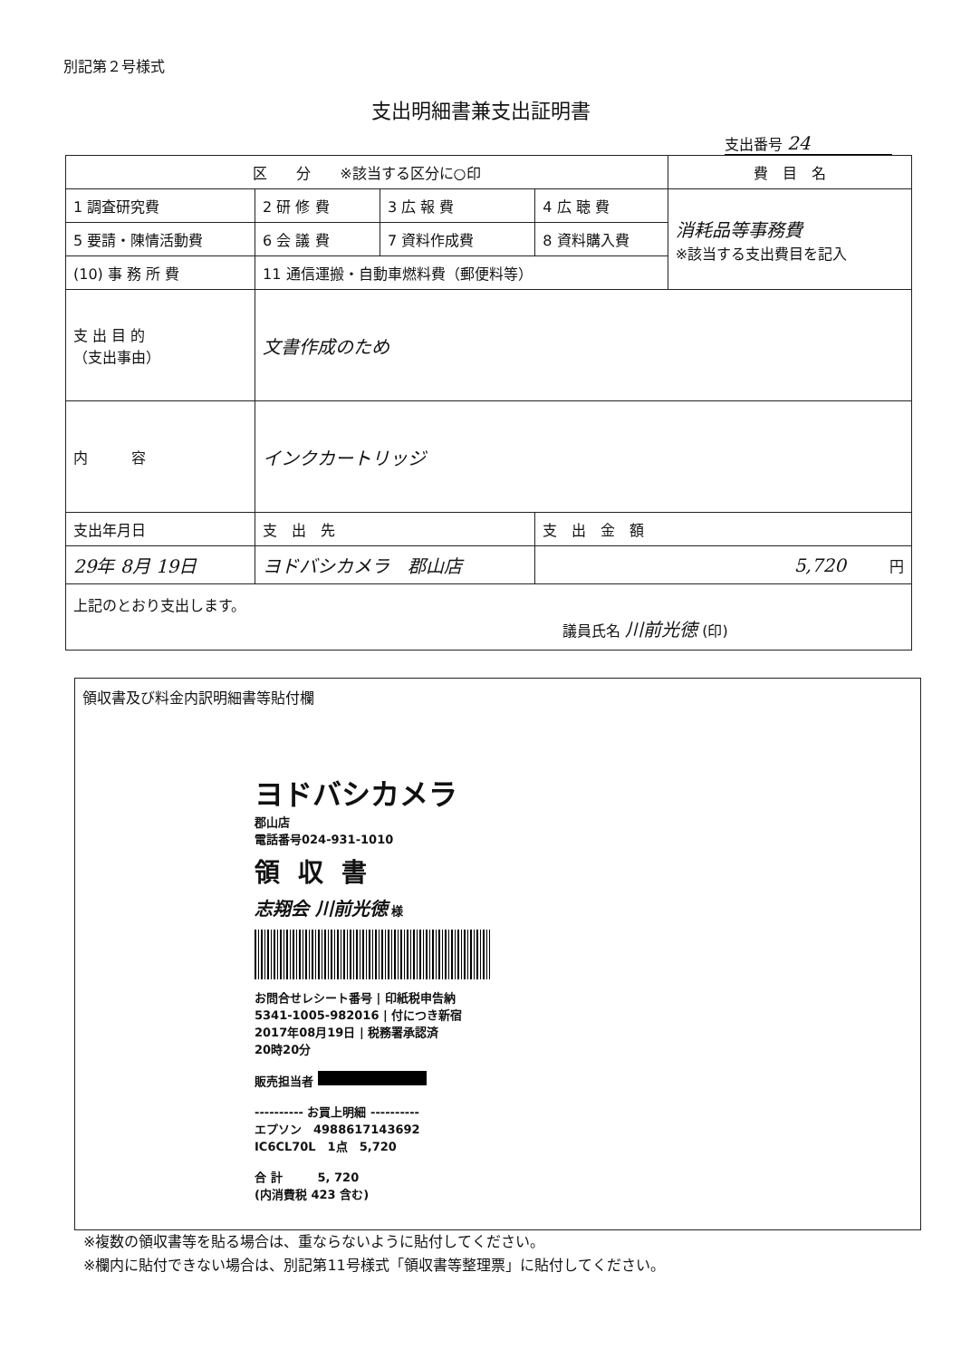別記第２号様式
支出明細書兼支出証明書
支出番号 24
| 区 分 ※該当する区分に○印 | | | | 費 目 名 |
| --- | --- | --- | --- | --- |
| 1 調査研究費 | 2 研 修 費 | 3 広 報 費 | 4 広 聴 費 | 消耗品等事務費 ※該当する支出費目を記入 |
| 5 要請・陳情活動費 | 6 会 議 費 | 7 資料作成費 | 8 資料購入費 | |
| (10) 事 務 所 費 | 11 通信運搬・自動車燃料費（郵便料等） | | | |
| 支 出 目 的 （支出事由） | 文書作成のため | | | |
| 内 容 | インクカートリッジ | | | |
| 支出年月日 | 支 出 先 | | 支 出 金 額 | |
| 29年 8月 19日 | ヨドバシカメラ 郡山店 | | 5,720 円 | |
| 上記のとおり支出します。 議員氏名 川前光徳 (印) | | | | |
領収書及び料金内訳明細書等貼付欄
ヨドバシカメラ
郡山店
電話番号024-931-1010
領収書
志翔会 川前光徳 様
お問合せレシート番号 | 印紙税申告納
5341-1005-982016 | 付につき新宿
2017年08月19日 | 税務署承認済
20時20分
販売担当者
---------- お買上明細 ----------
エプソン　4988617143692
IC6CL70L　1点　5,720
合 計　　　5, 720
(内消費税 423 含む)
※複数の領収書等を貼る場合は、重ならないように貼付してください。
※欄内に貼付できない場合は、別記第11号様式「領収書等整理票」に貼付してください。